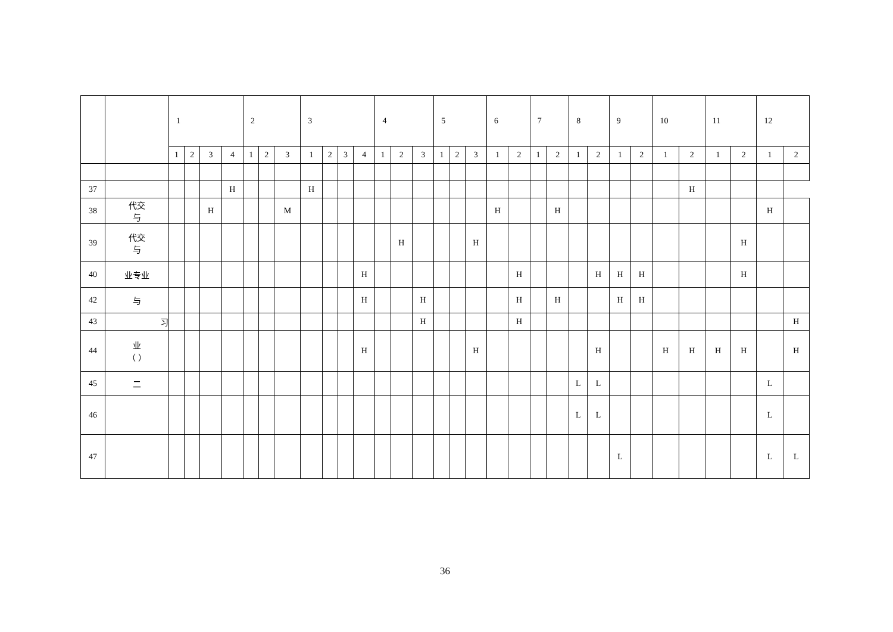| | | 1 | | | | 2 | | | 3 | | | | 4 | | | 5 | | | 6 | | 7 | | 8 | | 9 | | 10 | | 11 | | 12 | |
| --- | --- | --- | --- | --- | --- | --- | --- | --- | --- | --- | --- | --- | --- | --- | --- | --- | --- | --- | --- | --- | --- | --- | --- | --- | --- | --- | --- | --- | --- | --- | --- | --- |
| | | 1 | 2 | 3 | 4 | 1 | 2 | 3 | 1 | 2 | 3 | 4 | 1 | 2 | 3 | 1 | 2 | 3 | 1 | 2 | 1 | 2 | 1 | 2 | 1 | 2 | 1 | 2 | 1 | 2 | 1 | 2 |
| 37 | | | | | H | | | | H | | | | | | | | | | | | | | | | | | | H | | | | |
| 38 | 代交 与 | | | H | | | | M | | | | | | | | | | | H | | | H | | | | | | | | | H | |
| 39 | 代交 与 | | | | | | | | | | | | | H | | | | H | | | | | | | | | | | | H | | |
| 40 | 业专业 | | | | | | | | | | | H | | | | | | | | H | | | | H | H | H | | | | H | | |
| 42 | 与 | | | | | | | | | | | H | | | H | | | | | H | | H | | | H | H | | | | | | |
| 43 | 习 | | | | | | | | | | | | | | H | | | | | H | | | | | | | | | | | | H |
| 44 | 业 （ ） | | | | | | | | | | | H | | | | | | H | | | | | | H | | | H | H | H | H | | H |
| 45 | 二 | | | | | | | | | | | | | | | | | | | | | | L | L | | | | | | | L | |
| 46 | | | | | | | | | | | | | | | | | | | | | | | L | L | | | | | | | L | |
| 47 | | | | | | | | | | | | | | | | | | | | | | | | | L | | | | | | L | L |
36